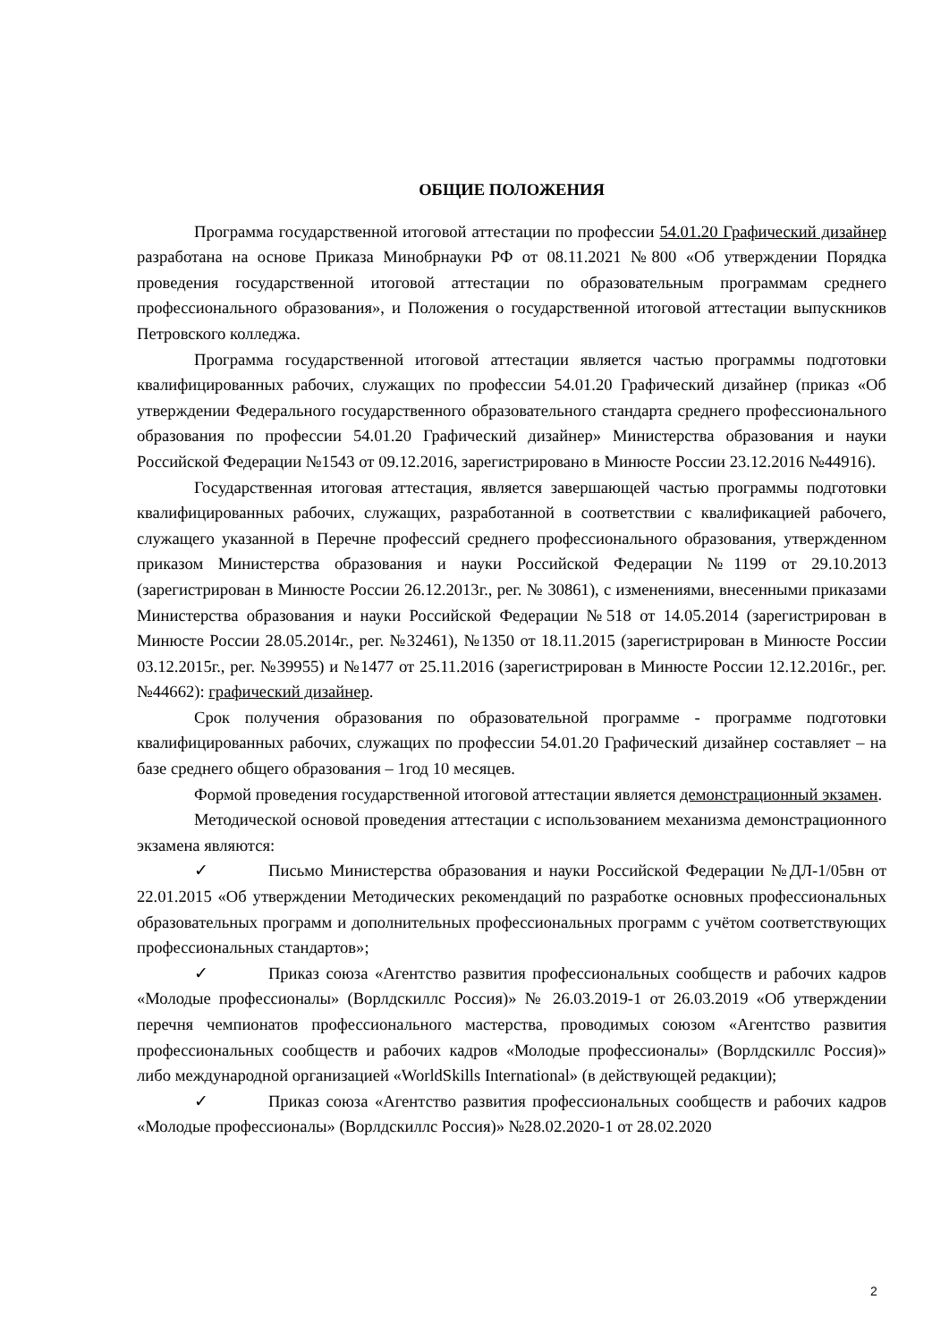ОБЩИЕ ПОЛОЖЕНИЯ
Программа государственной итоговой аттестации по профессии 54.01.20 Графический дизайнер разработана на основе Приказа Минобрнауки РФ от 08.11.2021 №800 «Об утверждении Порядка проведения государственной итоговой аттестации по образовательным программам среднего профессионального образования», и Положения о государственной итоговой аттестации выпускников Петровского колледжа.
Программа государственной итоговой аттестации является частью программы подготовки квалифицированных рабочих, служащих по профессии 54.01.20 Графический дизайнер (приказ «Об утверждении Федерального государственного образовательного стандарта среднего профессионального образования по профессии 54.01.20 Графический дизайнер» Министерства образования и науки Российской Федерации №1543 от 09.12.2016, зарегистрировано в Минюсте России 23.12.2016 №44916).
Государственная итоговая аттестация, является завершающей частью программы подготовки квалифицированных рабочих, служащих, разработанной в соответствии с квалификацией рабочего, служащего указанной в Перечне профессий среднего профессионального образования, утвержденном приказом Министерства образования и науки Российской Федерации №1199 от 29.10.2013 (зарегистрирован в Минюсте России 26.12.2013г., рег. № 30861), с изменениями, внесенными приказами Министерства образования и науки Российской Федерации №518 от 14.05.2014 (зарегистрирован в Минюсте России 28.05.2014г., рег. №32461), №1350 от 18.11.2015 (зарегистрирован в Минюсте России 03.12.2015г., рег. №39955) и №1477 от 25.11.2016 (зарегистрирован в Минюсте России 12.12.2016г., рег. №44662): графический дизайнер.
Срок получения образования по образовательной программе - программе подготовки квалифицированных рабочих, служащих по профессии 54.01.20 Графический дизайнер составляет – на базе среднего общего образования – 1год 10 месяцев.
Формой проведения государственной итоговой аттестации является демонстрационный экзамен.
Методической основой проведения аттестации с использованием механизма демонстрационного экзамена являются:
✓ Письмо Министерства образования и науки Российской Федерации №ДЛ-1/05вн от 22.01.2015 «Об утверждении Методических рекомендаций по разработке основных профессиональных образовательных программ и дополнительных профессиональных программ с учётом соответствующих профессиональных стандартов»;
✓ Приказ союза «Агентство развития профессиональных сообществ и рабочих кадров «Молодые профессионалы» (Ворлдскиллс Россия)» № 26.03.2019-1 от 26.03.2019 «Об утверждении перечня чемпионатов профессионального мастерства, проводимых союзом «Агентство развития профессиональных сообществ и рабочих кадров «Молодые профессионалы» (Ворлдскиллс Россия)» либо международной организацией «WorldSkills International» (в действующей редакции);
✓ Приказ союза «Агентство развития профессиональных сообществ и рабочих кадров «Молодые профессионалы» (Ворлдскиллс Россия)» №28.02.2020-1 от 28.02.2020
2